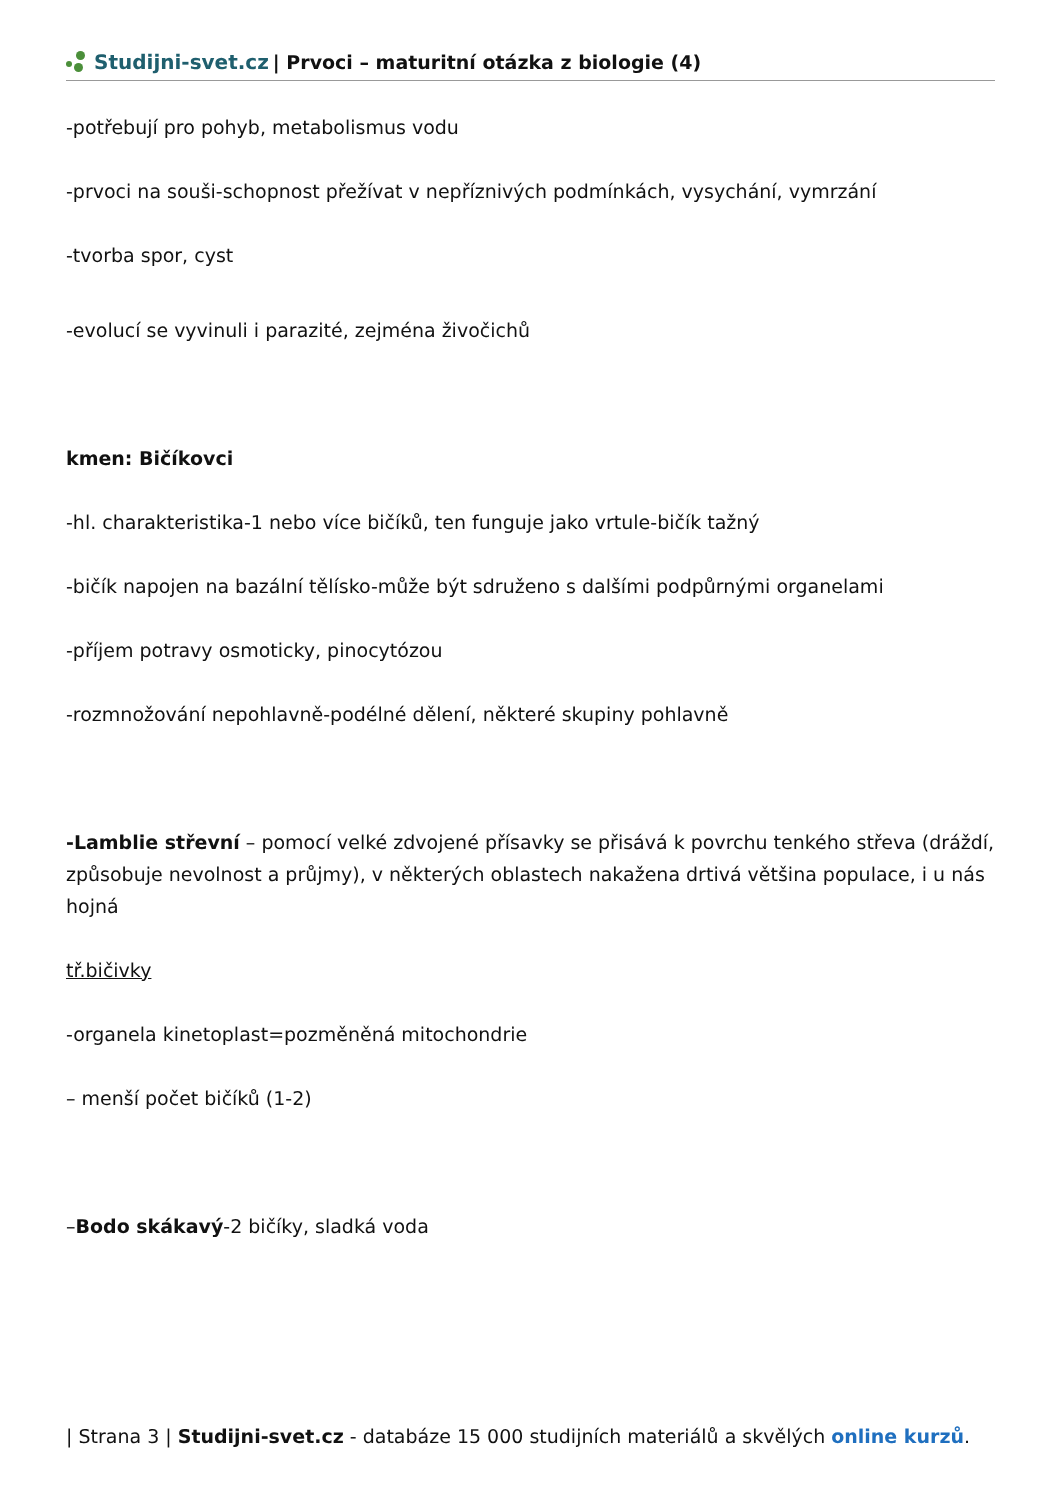Studijni-svet.cz | Prvoci – maturitní otázka z biologie (4)
-potřebují pro pohyb, metabolismus vodu
-prvoci na souši-schopnost přežívat v nepříznivých podmínkách, vysychání, vymrzání
-tvorba spor, cyst
-evolucí se vyvinuli i parazité, zejména živočichů
kmen: Bičíkovci
-hl. charakteristika-1 nebo více bičíků, ten funguje jako vrtule-bičík tažný
-bičík napojen na bazální tělísko-může být sdruženo s dalšími podpůrnými organelami
-příjem potravy osmoticky, pinocytózou
-rozmnožování nepohlavně-podélné dělení, některé skupiny pohlavně
-Lamblie střevní – pomocí velké zdvojené přísavky se přisává k povrchu tenkého střeva (dráždí, způsobuje nevolnost a průjmy), v některých oblastech nakažena drtivá většina populace, i u nás hojná
tř.bičivky
-organela kinetoplast=pozměněná mitochondrie
– menší počet bičíků (1-2)
–Bodo skákavý-2 bičíky, sladká voda
| Strana 3 | Studijni-svet.cz - databáze 15 000 studijních materiálů a skvělých online kurzů.